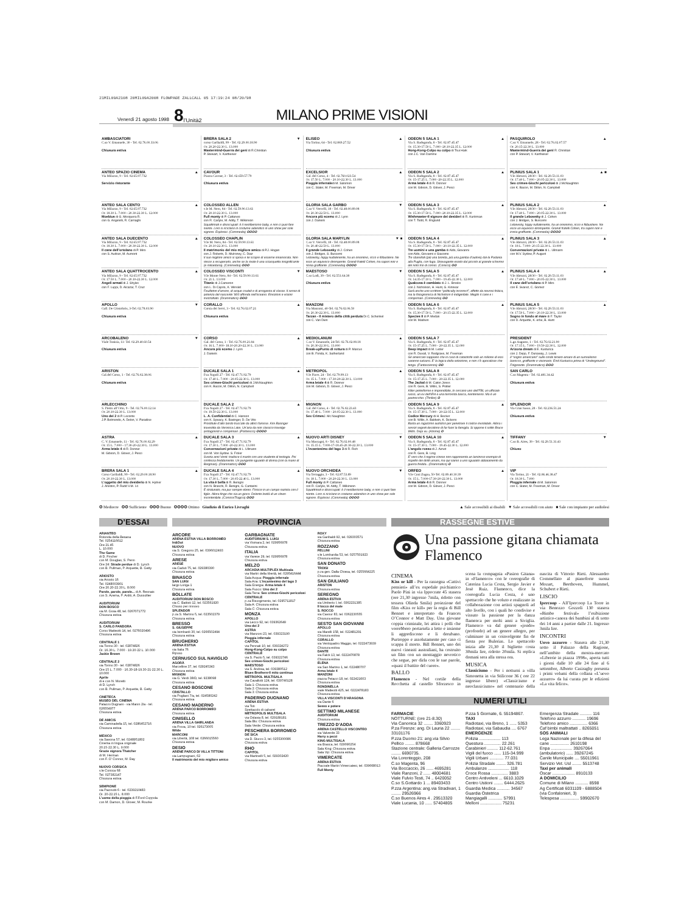21MIL09A2108 20MIL09A2008 FLOWPAGE ZALLCALL 05 17:19:24 08/20/98
Venerdì 21 agosto 1998 8 l’Unità2 MILANO PRIME VISIONI
AMBASCIATORI
C.so V. Emanuele, 30 - Tel. 02.76.00.33.06
Chiusura estiva
ANTEO SPAZIO CINEMA ▲
Via Milazzo, 9 - Tel. 02.65.97.732
Servizio ristorante
ANTEO SALA CENTO ▲
Via Milazzo, 9 - Tel. 02.65.97.732
Or. 18.30 L. 7.000 - 20.30-22.30 L. 12.000
Moebius di G. Mosquera R.
con G. Angelelli, R. Carnaghi
ANTEO SALA DUECENTO ▲
Via Milazzo, 9 - Tel. 02.65.97.732
Or. 18.30 L. 7.000 - 20.30-22.30 L. 12.000
Il cane dell’ortolano di P. Miro
con S. Audran, M. Aumont
ANTEO SALA QUATTROCENTO ▲
Via Milazzo, 9 - Tel. 02.65.97.732
Or. 17.50 L. 7.000 - 20.10-22.30 L. 12.000
Angeli armati di J. Shyles
con F. Luppi, D. Alcazar, T. Cruz
APOLLO ▼
Gall. De Cristoforis, 3-Tel. 02.78.03.90
Chiusura estiva
ARCOBALENO ▼
Viale Tunisia, 11- Tel. 02.29.40.60.54
Chiusura estiva
ARISTON
Gal.del Corso, 1 - Tel. 02.76.02.38.06
Chiusura estiva
ARLECCHINO
S. Pietro all’Orto, 9 - Tel. 02.76.00.12.14
Or. 20.10-22.30 L. 13.000
Uno dei 2 di P. Leconte
J.P. Belmondo, A. Delon, V. Paradise
ASTRA ▲
C. V. Emanuele, 11 - Tel. 02.76.00.02.29
Or. 15 L. 7.000 - 17.30-20-22.30 L. 13.000
Arma letale 4 di R. Donner
M. Gibson, D. Glover, J. Pesci
BRERA SALA 1 ▲
Corso Garibaldi, 99 - Tel. 02.29.00.18.90
Or. 20.10-22.30 L. 13.000
L’oggetto del mio desiderio di N. Hytner
J. Aniston, P. Rudd V.M. 14
BRERA SALA 2 ▼
corso Garibaldi, 99 - Tel. 02.29.00.18.90
Or. 20.20-22.30 L. 13.000
Mastermind-Guerra dei geni di R.Christian
P. Stewart, V. Kartheiser
CAVOUR
Piazza Cavour, 3 - Tel. 02.659.57.79
Chiusura estiva
COLOSSEO ALLEN
v.le M. Nero, 84 - Tel. 02.59.90.13.61
Or. 20.10-22.30 L. 13.000
Full monty di P. Cattaneo
con R. Carlyle, M. Addy, T. Wilkinson
Squattrinati e disoccupati: è il neoliberismo baby, e non ci puoi fare niente. Loro si riciclano in costume adamitico in uno show per sole signore. Esplosivi. (Commedia) ✪✪✪✪
COLOSSEO CHAPLIN
V.le M. Nero, 84 - Tel. 02.59.90.13.61
Or. 20.10-22.30 L. 13.000
Il matrimonio del mio migliore amico di P.J. Hogan
con J. Roberts, D. Mulroney, C. Diaz
Il suo migliore amico si sposa e lei scopre di esserne innamorata. Non riesce a recuperarlo, anche se la rivale è una sciacquetta insignificante (e miliardaria). (Commedia) ✪✪✪
COLOSSEO VISCONTI ▼
V.le Monte Nero, 84 - Tel. 02.59.90.13.61
Or. 21 L. 13.000
Titanic di J.Cameron
con L. Di Caprio, K. Winslet
Feuilleton d’amore, di acque crudeli e di arroganza di classe. Il senso di potenza del nascente ’900 affonda nell’oceano. Emozioni e visioni mozzafiato. (Drammatico) ✪✪✪
CORALLO ▲
Corsia dei Servi, 3 - Tel. 02.76.02.07.21
Chiusura estiva
CORSO ▲
Gal. del Corso, 1 - Tel. 02.76.00.21.84
Or. 16 L. 7.000- 18.10-20.20-22.30 L. 13.000
Ancora più scemo J. Lynn
J. Daniels
DUCALE SALA 1 ▲
P.za Napoli 27 - Tel. 02.47.71.92.79
Or. 17.40 L. 7.000 - 20.05-22.30 L. 13.000
Sex crimes-Giochi pericolosi di J.McNaughton
con K. Bacon, M. Dillon, N. Campbell
DUCALE SALA 2 ▲
P.za Napoli 27 - Tel. 02.47.71.92.79
Or. 19.50-22.30 L. 13.000
L. A. Confidential di C. Hanson
con K. Speacy, K. Basinger, D. De Vito
Prostitute d’alto bordo truccate da attrici famose. Kim Basinger travestita da Veronica Lake. Un’aria da noir classico travolge protagonisti e comprimari. (Poliziesco) ✪✪✪✪
DUCALE SALA 3 ▲
P.za Napoli 27 - Tel. 02.47.71.92.79
Or. 17.30 L. 7.000 -20-22.30 L. 13.000
Conversazioni private di L. Ullmann
con M. Von Sydow. S. Froler
Svezia anni Venti: tradisce il marito con uno studente di teologia. Poi confessa freddamente. Un pungente sguardo di donna (con la mano di Bergman). (Drammatico) ✪✪✪
DUCALE SALA 4 ▲
P.za Napoli 27 - Tel. 02.47.71.92.79
Or. 17.30 L. 7.000 - 20.05-22.40 L. 13.000
La vita è bella di R. Benigni
con N. Braschi, R. Benigni, G. Cantarini
È stralunato, ma pur sempre ebreo. Finisce in un campo nazista con il figlio. Allora finge che sia un gioco. Dolente levità di un clown incontenibile. (Comico/Tragico) ✪✪✪
ELISEO ▲
Via Torino, 64 - Tel. 02.869.27.52
Chiusura estiva
EXCELSIOR ▲
Gal. del Corso, 4 - Tel. 02.760.023.54
Or. 17.50 L. 7.000 - 20.10-22.30 L. 13.000
Pioggia infernale di M. Salomon
con C. Slater, M. Freeman, M. Driver
GLORIA SALA GARBO ▼
C.so V. Vercelli, 18 - Tel. 02.48.00.89.08
Or. 20.30-22.50 L. 13.000
Ancora più scemo di J. Lynn
con J. Daniels
GLORIA SALA MARYLIN ▼ ■
C.so V. Vercelli, 18 - Tel. 02.48.00.89.08
Or. 20.40-22.50 L. 13.000
Il grande Lebowsky di J. Cohen
con J. Bridges, S. Buscemi
Lebowsky, hippy nullatenente, ha un omonimo, ricco e filibustiere. Ne esce un equivoco dirompente. Grandi fratelli Cohen, tra sapori noir e ironia graffiante. (Commedia) ✪✪✪✪
MAESTOSO ▼
C.so Lodi, 39 - Tel. 02.551.64.38
Chiusura estiva
MANZONI
Via Manzoni, 40-Tel. 02.76.02.06.50
Or. 20.30-22.30 L. 13.000
Tarzan - Il mistero della città perduta Di C. Schenkel
con C. Van Dien
MEDIOLANUM ▲
C.so V. Emanuele, 24-Tel. 02.76.02.08.18
Or. 20.30-22.30 L. 13.000
Break-upPunto di rottura di P. Marcus
con B. Fonda, K. Sutherland
METROPOL ▲
V.le Piave, 24 - Tel. 02.79.99.13
Or. 15 L. 7.000 - 17.30-20-22.30 L. 13.000
Arma letale 4 di R. Donner
con M. Gibson, D. Glover, J. Pesci
MIGNON
Gal. del Corso, 4 - Tel. 02.76.02.23.43
Or. 17.40 L. 7.000 - 20.05-22.30 L. 13.000
Sex Crimes J. Mc Naughton
NUOVO ARTI DISNEY ▼
Via Mascagni, 8 - Tel. 02.76.02.00.48
Or. 15.15 L. 7.000-17-18.45-20.30-22.30 L. 13.000
L’incantesimo del lago 3 di R. Rich
NUOVO ORCHIDEA ▼
Via Terraggio, 3 - Tel. 02.87.53.89
Or. 18 L. 7.000 - 20.20-22.30 L. 13.000
Full monty di P. Cattaneo
con R. Carlyle, M. Addy, T. Wilkinson
Squattrinati e disoccupati: è il neoliberismo baby, e non ci puoi fare niente. Loro si riciclano in costume adamitico in uno show per sole signore. Esplosivi. (Commedia) ✪✪✪✪
ODEON 5 SALA 1 ▲
Via S. Radegonda, 8 - Tel. 02.87.45.47
Or. 15.30-17.50 L. 7.000 -20.10-22.35 L. 12.000
Hong-Kong-Colpo su colpo di Tsui Hark
con J.C. Van Damme
ODEON 5 SALA 2 ▲
Via S. Radegonda, 8 - Tel. 02.87.45.47
Or. 15-17.25 L. 7.000 -20-22.35 L. 12.000
Arma letale 4 di R. Donner
con M. Gibson, D. Glover, J. Pesci
ODEON 5 SALA 3 ▲
Via S. Radegonda, 8 - Tel. 02.87.45.47
Or. 15.30-17.50 L. 7.000 -20.10-22.35 L. 12.000
Wishmaster-Il signore dei desideri di R. Kurtzman
con T. Todd, R. Englund
ODEON 5 SALA 4 ▲
Via S. Radegonda, 8 - Tel. 02.87.45.47
Or. 15.30-17.50 L. 7.000 - 20.10-22.35 L. 12.000
Tre uomini e una gamba di Aldo, Giovanni
con Aldo, Giovanni e Giacomo
Tre sbarellati (più una bionda, più una gamba d’autore) dal-la Padania alla Puglia, con fuga. Stravagante esodo dal piccolo al grande schermo del noto trio di comici. (Comico) ✪✪
ODEON 5 SALA 5 ▲
Via S. Radegonda, 8 - Tel. 02.87.45.47
Or. 14.35-17.10 L. 7.000 - 19.45-22.30 L. 12.000
Qualcosa è cambiato di J. L. Brooks
con J. Nicholson, H. Hunt, G. Kinnear
Sarà anche uno scrittore “politically incorrect”, affetto da nevrosi fobica, ma la fisiognomica di Nicholson è indigeribile. Meglio il cane e i comprimari. (Commedia) ✪✪
ODEON 5 SALA 6 ▲
Via S. Radegonda, 8 - Tel. 02.87.45.47
Or. 15.30-17.50 L. 7.000 - 20.15-22.35 L. 12.000
Species II di P. Medak
con M. Madsen
ODEON 5 SALA 7
Via S. Radegonda, 8 - Tel. 02.87.45.47
Or. 15-17.25 L. 7.000 - 20-22.35 L. 12.000
Deep impact di M. Leder
con R. Duvall, V. Redgrave, M. Freeman
Gli americani sappiano che in caso di catastrofe solo un milione di essi saranno salvarsi. E’ la logica della selezione, e non c’è apocalisse che tenga. (Fantascienza) ✪✪
ODEON 5 SALA 8
Via S. Radegonda, 8 - Tel. 02.87.45.47
Or. 15-17.25 L. 7.000 - 20-22.35 L. 12.000
The Jackal di M. Caton Jones
con R. Gere, B. Willis, S. Poitier
Killer proteiforme e imprendibile, lo cercano uno dell’FBI, un ufficiale russo, un ex dell’IRA e una terrorista basca, nientemeno. Ma è un pastrocchio. (Thriller) ✪
ODEON 5 SALA 9 ▲
Via S. Radegonda, 8 - Tel. 02.87.45.47
Or. 15-17.30 L. 7.000 - 20-22-35 L. 12.000
Codice Mercury di H. Becker
con B. Willis, A. Baldwin, K. Dickens
Basta un ragazzino autistico per penetrare il codice inviolabile. Allora i servizi segreti decidono di far fuori la famiglia. Si oppone il solito Bruce Willis. Deja vu. (Azione) ✪
ODEON 5 SALA 10 ▲
Via S. Radegonda, 8 - Tel. 02.87.45.47
Or. 15-17.30 L. 7.000 - 19.45-22.30 L. 12.000
L’angolo rosso di J. Avnet
con R. Gere, B. Ling
E’ vero che il regime cinese non rappresenta un luminoso esempio di rispetto dei diritti umani, ma qui siamo a uno sguaiato abbaiamento da guerra fredda.. (Drammatico) ✪
ORFEO ▲
V.le Coni Zugna, 50-Tel. 02.89.40.30.39
Or. 15 L. 7.000-17.30-20-22.30 L. 13.000
Arma letale 4 di R. Donner
con M. Gibson, D. Glover, J. Pesci
PASQUIROLO ▲
C.so V. Emanuele, 28 - Tel. 02.76.02.07.57
Or. 20.15-22.30 L. 13.000
Mastermind-Guerra dei geni R. Christian
con P. Stewart, V. Kartheiser
PLINIUS SALA 1 ▲ ■
V.le Abruzzi, 28/30 - Tel. 02.29.53.11.03
Or. 17.40 L. 7.000 - 20.05-22.30 L. 13.000
Sex crimes-Giochi pericolosi di J.McNaughton
con K. Bacon, M. Dillon, N. Campbell
PLINIUS SALA 2 ▲
V.le Abruzzi, 28/30 - Tel. 02.29.53.11.03
Or. 17.40 L. 7.000 - 20.05-22.30 L. 13.000
Il grande Lebowsky di J. Cohen
con J. Bridges, S. Buscemi
Lebowsky, hippy nullatenente, ha un omonimo, ricco e filibustiere. Ne esce un equivoco dirompente. Grandi fratelli Cohen, tra sapori noir e ironia graffiante. (Commedia) ✪✪✪✪
PLINIUS SALA 3 ▲
V.le Abruzzi, 28/30 - Tel. 02.29.53.11.03
Or. 18 L. 7.000- 20.15-22.30 L. 13.000
Conversazioni private di L. Ullmann
con M.V. Sydow, P. August
PLINIUS SALA 4 ▲
V.le Abruzzi, 28/30 - Tel. 02.29.53.11.03
Or. 17.40 L. 7.000 - 20.05-22.30 L. 13.000
Il cane dell’ortolano di P. Miro
con E. Svarez, C. Gomez
PLINIUS SALA 5 ▲
V.le Abruzzi, 28/30 - Tel. 02.29.53.11.03
Or. 17.50 L. 7.000 - 20.10-22.30 L. 13.000
Sogno in fondo al mare di F. Taylor
con D. Arquette, K. erbe, B. Hunt
PRESIDENT
L.go Augusto, 1 - Tel. 02.76.02.21.90
Or. 17.15 L. 7.000 - 19.50-22.30 L. 12.000
Arizona dream di E. Kusturica
con J. Depp, F. Dunaway, J. Lewis
Il “sogno americano” sulle corde tenero-amare di un surrealismo barocco, graffiante e visionario. Emil Kusturica prima di “Underground”. Folgorante. (Drammatico) ✪✪✪
SAN CARLO
C.so Magenta - Tel. 02.481.34.42
Chiusura estiva
SPLENDOR
Via Gran Sasso, 28 - Tel. 02.236.51.24
Chiusura estiva
TIFFANY ▼
C.so B. Aires, 39 - Tel. 02.29.51.31.43
Chiuso
VIP
Via Torino, 21 - Tel. 02.86.46.38.47
Or. 18.30 L. 7.000
Pioggia infernale di M. Salomon
con C. Slater, M. Freeman, M. Driver
✪ Mediocre ✪✪ Sufficiente ✪✪✪ Buono ✪✪✪✪ Ottimo Giudizio di Enrico Livraghi ▲ Sale accessibili ai disabili ▼ Sale accessibili con aiuto ■ Sale con impianto per audiolesi
D’ESSAI
ARIANTEO
Rotonda della Besana
Tel. 0254116612
Ore 21.45
L. 10.000
The Game
di D. Fincher
con M. Douglas, S. Penn
Ore 24: Strade perdue di D. Lynch
con B. Pullman, P. Arquette, B. Getty
ARIOSTO
via Ariosto 16
Tel. 0248003901
Ore 20.20-22.30 L. 8.000
Parole, parole, parole... di A. Resnais
con S. Azema, P. Arditi, A. Dussollier
AUDITORIUM
DON BOSCO
via M. Gioia 48, tel. 0267071772
Chiusura estiva
AUDITORIUM
S. CARLO PANDORA
Corso Matteotti 14, tel. 0276020496
Chiusura estiva
CENTRALE 1
via Torino 30 - tel. 02874826
Or. 16.30 L. 7.000 - 19.20-22 L. 10.000
Jackie Brown
CENTRALE 2
via Torino 30 - tel. 02874826
Ore 15 L. 7.000 - 16.30-18-19.30-21-22.30 L. 10.000
Aprile
di e con N. Moretti
di D. Lynch
con B. Pullman, P. Arquette, B. Getty
CINETECA
MUSEO DEL CINEMA
Palazzo Dugnani - via Manin 2/a - tel. 026554977
Chiusura estiva
DE AMICIS
via Caminadella 15, tel. 0286452716
Chiusura estiva
MEXICO
via Savona 57, tel. 0248951802
Cinema in lingua originale
20.15-22.30 L. 9.000
Grazie signora Thatcher
di M. Herman
con F. O’ Connor, M. Day
NUOVO CORSICA
v.le Corsica 68
Tel. 027382147
Chiusura estiva
SEMPIONE
via Pacinotti 6 - tel. 0239210483
Or. 20-22.15 L. 8.000
L’uomo della pioggia di F.Ford Coppola
con M. Damon, D. Glover, M. Rourke
PROVINCIA
ARCORE
ARENA ESTIVA VILLA BORROMEO
In&Out
NUOVO
via S. Gregorio 25, tel. 0396012493
Chiusura estiva
ARESE
ARESE
via Caduti 75, tel. 029380390
Chiusura estiva
BINASCO
SAN LUIGI
largo Loriga 1
Chiusura estiva
BOLLATE
AUDITORIUM DON BOSCO
via C. Battisti 12, tel. 023561920
Chiuso per rinnovo
SPLENDOR
p.za S. Martino 5, tel. 023502379
Chiusura estiva
BRESSO
S. GIUSEPPE
via Isimbardi 30, tel. 0266502494
Chiusura estiva
BRUGHERIO
ARENA ESTIVA
via Italia 76
Riposo
CERNUSCO SUL NAVIGLIO
AGORÀ
Marcelline 37, tel. 029245343
Chiusura estiva
MIGNON
via G. Verdi 38/D, tel. 9238098
Chiusura estiva
CESANO BOSCONE
CRISTALLO
via Pogliani 7/a, tel. 024580242
Chiusura estiva
CESANO MADERNO
ARENA PARCO BORROMEO
Chiusura estiva
CINISELLO
ARENA VILLA GHIRLANDA
via Frova, 10 tel. 026173005
Wilde
MARCONI
via Libertà, 108 tel. 0266015560
Chiusura estiva
DESIO
ARENE PARCO DI VILLA TITTONI
via Lampugnani, 62
Il matrimonio del mio migliore amico
GARBAGNATE
AUDITORIUM S. LUIGI
via Vismara 2, tel. 029956978
Chiusura estiva
ITALIA
via Varese 29, tel. 029956978
Chiusura estiva
MELZO
ARCADIA MULTIPLEX Multisala
via Martiri della libertà, tel. 0295416444
Sala Acqua: Pioggia infernale
Sala Aria: L’incantesimo del lago 3
Sala Energia: Arma letale 4
Sala Fuoco: Uno dei 2
Sala Terra: Sex crimes-Giochi pericolosi
CENTRALE
p.za Risorgimento, tel. 0295711817
Sala A: Chiusura estiva
Sala C: Chiusura estiva
MONZA
APOLLO
via Lecco 92, tel. 039362649
Uno dei 2
ASTRA
via Manzoni 23, tel. 039323190
Pioggia infernale
CAPITOL
via Pennati 10, tel. 039324272
Hong-Kong-Colpo su colpo
CENTRALE
via S. Paolo 5, tel. 039322746
Sex crimes-Giochi pericolosi
MAESTOSO
via S. Andrea, tel. 039380512
Blues Brothers-Il mito continua
METROPOL MULTISALA
via Cavallotti 124, tel. 039740128
Sala 1: Chiusura estiva
Sala 2: Chiusura estiva
Sala 3: Chiusura estiva
PADERNO DUGNANO
ARENA ESTIVA
via Toti
Spettacolo di cabaret
METROPOLIS MULTISALA
via Oslavia 8, tel. 029189181
Sala Blu: Chiusura estiva
Sala Verde: Chiusura estiva
PESCHIERA BORROMEO
DE SICA
via D. Sturzo 3, tel. 0255300086
Chiusura estiva
RHO
CAPITOL
via Martinelli 5, tel. 029302420
Chiusura estiva
ROXY
via Garibaldi 92, tel. 029303571
Chiusura estiva
ROZZANO
FELLINI
v.le Lombardia 53, tel. 0257501923
Chiusura estiva
SAN DONATO
TROISI
p.za gen. Dalla Chiesa, tel. 0255664225
Chiusura estiva
SAN GIULIANO
ARISTON
Chiusura estiva
SEREGNO
ARENA ESTIVA
via Umberto I, tel. 0362231385
Il tocco del male
S. ROCCO
via Cavour 83, tel. 0362230555
Chiusura estiva
SESTO SAN GIOVANNI
APOLLO
via Marelli 158, tel. 022481291
Chiusura estiva
CORALLO
via Ventiquattro Maggio, tel. 0222473939
Chiusura estiva
DANTE
via Falck 13, tel. 0222470878
Chiusura estiva
ELENA
via San Martino 1, tel. 022480707
Arma letale 4
MANZONI
piazza Petazzi 18, tel. 022421603
Chiusura estiva
RONDINELLA
viale Matteotti 425, tel. 0222478183
Chiusura estiva
VILLA VISCONTI D’ARAGONA
via Dante 6
Sesso e potere
SETTIMO MILANESE
AUDITORIUM
Chiusura estiva
TREZZO D’ADDA
ARENA CASTELLO VISCONTEO
via Valverde 33
Harry a pezzi
KING MULTISALA
via Brasca, tel. 029090254
Sala King: Chiusura estiva
Sala Vip: Chiusura estiva
VIMERCATE
ARENA ESTIVA
Piazzale Martiri Vimercatesi, tel. 039668013
Full Monty
RASSEGNE ESTIVE
Una passione gitana chiamata Flamenco
CINEMA
Kiss or kill - Per la rassegna «Cattivi pensieri» all’ex ospedale psichiatrico Paolo Pini in via Ippocrate 45 stasera (ore 21,30 ingresso 7mila, ridotto con tessera Olinda Smila) proiezione del film «Kiss or kill» per la regia di Bill Bennet e interpretato da Frances O’Connor e Matt Day. Una giovane coppia criminale, lei attira i polli che vorrebbero portarsela a letto e insieme li aggrediscono e li derubano. Purtroppo e assolutamente per caso ci scappa il morto. Bill Bennet, uno dei nuovi cineasti australiani, ha costruito un film con un montaggio nevrotico che segue, per dirla con le sue parole, «quasi il battito del cuore».
BALLO
Flamenco - Nel cortile della Rocchetta al castello Sforzesco in scena la compagnia «Pasion Gitana» in «Flamenco» con le coreografie di Caterina Lucia Costa, Sergio Javier e Josè Ruiz. Flamenco, dice la coreografa Lucia Costa, è uno spettacolo che ho voluto e realizzato in collaborazione con artisti spagnoli ad alto livello, con i quali ho condiviso e vissuto la passione per la danza flamenca per molti anni a Siviglia. Flamenco va dal genere «jondo» (profondo) ad un genere allegro, per culminare in un coinvolgente fin de fiesta por Bulerias. Lo spettacolo inizia alle 21,30 il biglietto costa 30mila lire, ridotto 20mila. Si replica domani sera alla stessa ora.
MUSICA
Classicismo - Per i notturni a villa Simonetta in via Stilicone 36 ( ore 22 ingresso libero) «Classicismo e neoclassicismo» nel centenario della nascita di Vittorio Rieti. Alessandro Commellato al pianoforte suona Mozart, Beethoven, Hummel, Schubert e Rieti.
LISCIO
Ipercoop - All’Ipercoop La Torre in via Benozzo Gozzoli 130 stasera «Bimbo festival» l’esibizione artistico-canora dei bambini al di sotto dei 14 anni a partire dalle 21. Ingresso 3mila lire.
INCONTRI
Uovo azzurro - Stasera alle 21,30 sotto il Palazzo della Ragione, nell’ambito della mostra-mercato «Librerie in piazza 1998», aperta tutti i giorni dalle 10 alle 24 fino al 6 settembre, Alberto Casiraghy presenta i primi volumi della collana «L’uovo azzurro» da lui curata per le edizioni «La vita felice».
NUMERI UTILI
FARMACIE
NOTTURNE: (ore 21-8.30)
Via Canonica 32 ........ 3360923
P.za Firenze: ang. Di Lauria 22 ........ 33101176
P.zza Duomo 21: ang.via Silvio Pellico ........ 878668
Stazione centrale: Galleria Carrozze ........ 6690735.
Via Lorenteggio, 208
C.so Magenta, 96
Via Boccaccio, 26 ...... 4695281
Viale Ranzoni, 2 ...... 48004681
Viale Fulvio Testi, 74 .. 6420052
C.so S.Gottardo 1 ... 89403433
P.zza Argentina: ang.via Stradivari, 1 ........ 29526966
C.so Buenos Aires 4 . 29513320
Viale Lucania, 10 ...... 57404805
P.zza 5 Giornate, 6. 55194867.
TAXI
Radiotaxi, via Breno, 1 ...... 5353
Radiotaxi, via Sabaudia .... 6767
EMERGENZE
Polizia .................. 113
Questura .............. 22.261
Carabinieri ......... 112-62.761
Vigili del fuoco ...... 115-34.999
Vigili Urbani ............ 77.031
Polizia Stradale ........ 326.781
Ambulanze .................. 118
Croce Rossa .............. 3883
Centro Antiveleni ... 6610.1029
Centro Ustioni ........ 6444.2625
Guardia Medica ........... 34567
Guardia Ostetrica
Mangiagalli ............ 57991
Melloni .................. 75231
Emergenza Stradale .......... 116
Telefono azzurro ........... 19696
Telefono amico ............... 6366
Caf bimbi maltrattati .. 8265051
SOS ANIMALI
Lega Nazionale per la difesa del cane ................ 2610198
Enpa .................. 39267064
(ambulatorio) ...... 39267245
Canile Municipale .... 55011961
Servizio Vet. Usl ........ 5513748
Taxi per animali
Oscar ................... 8910133
A DOMICILIO
Comune di Milano ........... 8598
Ag Certificati 6031109 - 6888504 (via Confalonieri, 3)
Telespesa ................ 59902670